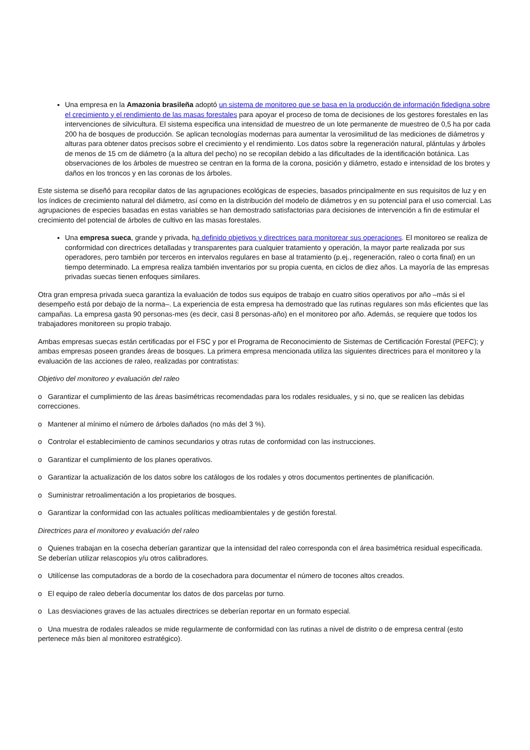Una empresa en la Amazonia brasileña adoptó un sistema de monitoreo que se basa en la producción de información fidedigna sobre el crecimiento y el rendimiento de las masas forestales para apoyar el proceso de toma de decisiones de los gestores forestales en las intervenciones de silvicultura. El sistema especifica una intensidad de muestreo de un lote permanente de muestreo de 0,5 ha por cada 200 ha de bosques de producción. Se aplican tecnologías modernas para aumentar la verosimilitud de las mediciones de diámetros y alturas para obtener datos precisos sobre el crecimiento y el rendimiento. Los datos sobre la regeneración natural, plántulas y árboles de menos de 15 cm de diámetro (a la altura del pecho) no se recopilan debido a las dificultades de la identificación botánica. Las observaciones de los árboles de muestreo se centran en la forma de la corona, posición y diámetro, estado e intensidad de los brotes y daños en los troncos y en las coronas de los árboles.
Este sistema se diseñó para recopilar datos de las agrupaciones ecológicas de especies, basados principalmente en sus requisitos de luz y en los índices de crecimiento natural del diámetro, así como en la distribución del modelo de diámetros y en su potencial para el uso comercial. Las agrupaciones de especies basadas en estas variables se han demostrado satisfactorias para decisiones de intervención a fin de estimular el crecimiento del potencial de árboles de cultivo en las masas forestales.
Una empresa sueca, grande y privada, ha definido objetivos y directrices para monitorear sus operaciones. El monitoreo se realiza de conformidad con directrices detalladas y transparentes para cualquier tratamiento y operación, la mayor parte realizada por sus operadores, pero también por terceros en intervalos regulares en base al tratamiento (p.ej., regeneración, raleo o corta final) en un tiempo determinado. La empresa realiza también inventarios por su propia cuenta, en ciclos de diez años. La mayoría de las empresas privadas suecas tienen enfoques similares.
Otra gran empresa privada sueca garantiza la evaluación de todos sus equipos de trabajo en cuatro sitios operativos por año –más si el desempeño está por debajo de la norma–. La experiencia de esta empresa ha demostrado que las rutinas regulares son más eficientes que las campañas. La empresa gasta 90 personas-mes (es decir, casi 8 personas-año) en el monitoreo por año. Además, se requiere que todos los trabajadores monitoreen su propio trabajo.
Ambas empresas suecas están certificadas por el FSC y por el Programa de Reconocimiento de Sistemas de Certificación Forestal (PEFC); y ambas empresas poseen grandes áreas de bosques. La primera empresa mencionada utiliza las siguientes directrices para el monitoreo y la evaluación de las acciones de raleo, realizadas por contratistas:
Objetivo del monitoreo y evaluación del raleo
o Garantizar el cumplimiento de las áreas basimétricas recomendadas para los rodales residuales, y si no, que se realicen las debidas correcciones.
o Mantener al mínimo el número de árboles dañados (no más del 3 %).
o Controlar el establecimiento de caminos secundarios y otras rutas de conformidad con las instrucciones.
o Garantizar el cumplimiento de los planes operativos.
o Garantizar la actualización de los datos sobre los catálogos de los rodales y otros documentos pertinentes de planificación.
o Suministrar retroalimentación a los propietarios de bosques.
o Garantizar la conformidad con las actuales políticas medioambientales y de gestión forestal.
Directrices para el monitoreo y evaluación del raleo
o Quienes trabajan en la cosecha deberían garantizar que la intensidad del raleo corresponda con el área basimétrica residual especificada. Se deberían utilizar relascopios y/u otros calibradores.
o Utilícense las computadoras de a bordo de la cosechadora para documentar el número de tocones altos creados.
o El equipo de raleo debería documentar los datos de dos parcelas por turno.
o Las desviaciones graves de las actuales directrices se deberían reportar en un formato especial.
o Una muestra de rodales raleados se mide regularmente de conformidad con las rutinas a nivel de distrito o de empresa central (esto pertenece más bien al monitoreo estratégico).